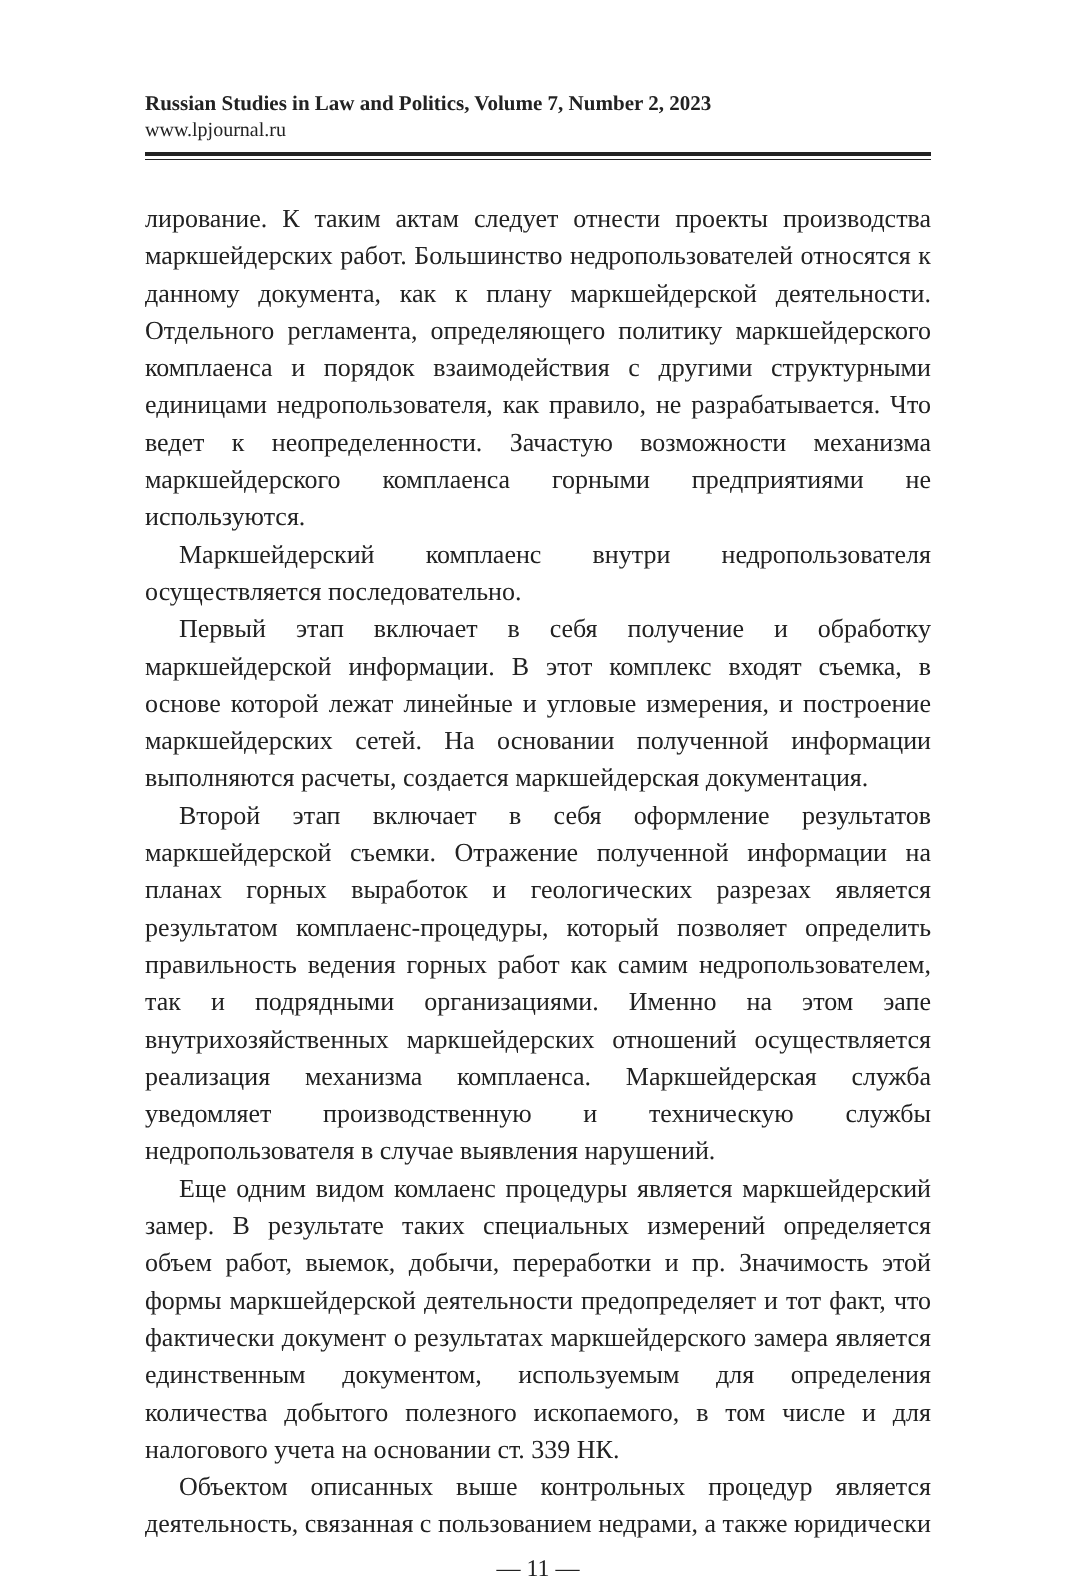Russian Studies in Law and Politics, Volume 7, Number 2, 2023
www.lpjournal.ru
лирование. К таким актам следует отнести проекты производства маркшейдерских работ. Большинство недропользователей относятся к данному документа, как к плану маркшейдерской деятельности. Отдельного регламента, определяющего политику маркшейдерского комплаенса и порядок взаимодействия с другими структурными единицами недропользователя, как правило, не разрабатывается. Что ведет к неопределенности. Зачастую возможности механизма маркшейдерского комплаенса горными предприятиями не используются.
Маркшейдерский комплаенс внутри недропользователя осуществляется последовательно.
Первый этап включает в себя получение и обработку маркшейдерской информации. В этот комплекс входят съемка, в основе которой лежат линейные и угловые измерения, и построение маркшейдерских сетей. На основании полученной информации выполняются расчеты, создается маркшейдерская документация.
Второй этап включает в себя оформление результатов маркшейдерской съемки. Отражение полученной информации на планах горных выработок и геологических разрезах является результатом комплаенс-процедуры, который позволяет определить правильность ведения горных работ как самим недропользователем, так и подрядными организациями. Именно на этом эапе внутрихозяйственных маркшейдерских отношений осуществляется реализация механизма комплаенса. Маркшейдерская служба уведомляет производственную и техническую службы недропользователя в случае выявления нарушений.
Еще одним видом комлаенс процедуры является маркшейдерский замер. В результате таких специальных измерений определяется объем работ, выемок, добычи, переработки и пр. Значимость этой формы маркшейдерской деятельности предопределяет и тот факт, что фактически документ о результатах маркшейдерского замера является единственным документом, используемым для определения количества добытого полезного ископаемого, в том числе и для налогового учета на основании ст. 339 НК.
Объектом описанных выше контрольных процедур является деятельность, связанная с пользованием недрами, а также юридически
— 11 —